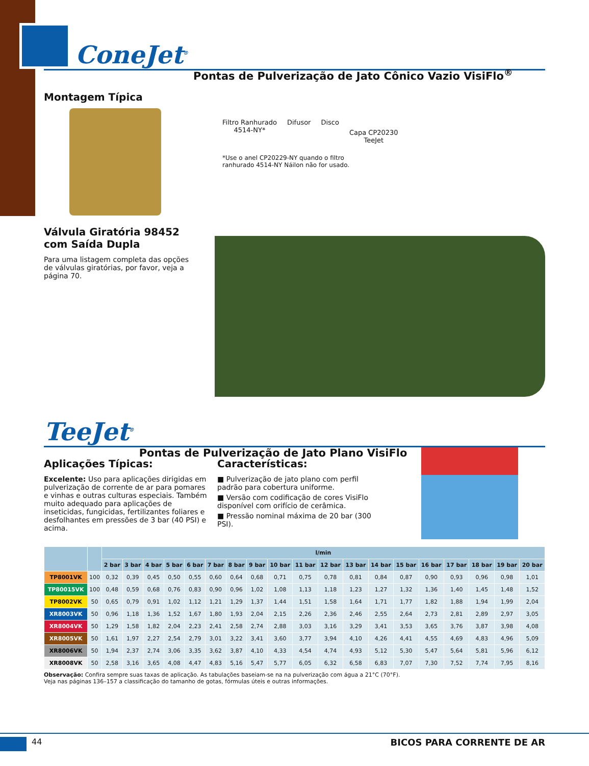ConeJet<sup>®</sup> Pontas de Pulverização de Jato Cônico Vazio VisiFlo<sup>®</sup>
Montagem Típica
Válvula Giratória 98452
com Saída Dupla
Para uma listagem completa das opções de válvulas giratórias, por favor, veja a página 70.
Filtro Ranhurado
4514-NY*
Difusor Disco
Capa CP20230
TeeJet
*Use o anel CP20229-NY quando o filtro
ranhurado 4514-NY Náilon não for usado.
TeeJet<sup>®</sup> Pontas de Pulverização de Jato Plano VisiFlo
Aplicações Típicas:
Excelente: Uso para aplicações dirigidas em pulverização de corrente de ar para pomares e vinhas e outras culturas especiais. Também muito adequado para aplicações de inseticidas, fungicidas, fertilizantes foliares e desfolhantes em pressões de 3 bar (40 PSI) e acima.
Características:
■ Pulverização de jato plano com perfil padrão para cobertura uniforme.
■ Versão com codificação de cores VisiFlo disponível com orifício de cerâmica.
■ Pressão nominal máxima de 20 bar (300 PSI).
| | | l/min | | | | | | | | | | | | | | | | | | |
| --- | --- | --- | --- | --- | --- | --- | --- | --- | --- | --- | --- | --- | --- | --- | --- | --- | --- | --- | --- | --- |
| | | 2 bar | 3 bar | 4 bar | 5 bar | 6 bar | 7 bar | 8 bar | 9 bar | 10 bar | 11 bar | 12 bar | 13 bar | 14 bar | 15 bar | 16 bar | 17 bar | 18 bar | 19 bar | 20 bar |
| TP8001VK | 100 | 0,32 | 0,39 | 0,45 | 0,50 | 0,55 | 0,60 | 0,64 | 0,68 | 0,71 | 0,75 | 0,78 | 0,81 | 0,84 | 0,87 | 0,90 | 0,93 | 0,96 | 0,98 | 1,01 |
| TP80015VK | 100 | 0,48 | 0,59 | 0,68 | 0,76 | 0,83 | 0,90 | 0,96 | 1,02 | 1,08 | 1,13 | 1,18 | 1,23 | 1,27 | 1,32 | 1,36 | 1,40 | 1,45 | 1,48 | 1,52 |
| TP8002VK | 50 | 0,65 | 0,79 | 0,91 | 1,02 | 1,12 | 1,21 | 1,29 | 1,37 | 1,44 | 1,51 | 1,58 | 1,64 | 1,71 | 1,77 | 1,82 | 1,88 | 1,94 | 1,99 | 2,04 |
| XR8003VK | 50 | 0,96 | 1,18 | 1,36 | 1,52 | 1,67 | 1,80 | 1,93 | 2,04 | 2,15 | 2,26 | 2,36 | 2,46 | 2,55 | 2,64 | 2,73 | 2,81 | 2,89 | 2,97 | 3,05 |
| XR8004VK | 50 | 1,29 | 1,58 | 1,82 | 2,04 | 2,23 | 2,41 | 2,58 | 2,74 | 2,88 | 3,03 | 3,16 | 3,29 | 3,41 | 3,53 | 3,65 | 3,76 | 3,87 | 3,98 | 4,08 |
| XR8005VK | 50 | 1,61 | 1,97 | 2,27 | 2,54 | 2,79 | 3,01 | 3,22 | 3,41 | 3,60 | 3,77 | 3,94 | 4,10 | 4,26 | 4,41 | 4,55 | 4,69 | 4,83 | 4,96 | 5,09 |
| XR8006VK | 50 | 1,94 | 2,37 | 2,74 | 3,06 | 3,35 | 3,62 | 3,87 | 4,10 | 4,33 | 4,54 | 4,74 | 4,93 | 5,12 | 5,30 | 5,47 | 5,64 | 5,81 | 5,96 | 6,12 |
| XR8008VK | 50 | 2,58 | 3,16 | 3,65 | 4,08 | 4,47 | 4,83 | 5,16 | 5,47 | 5,77 | 6,05 | 6,32 | 6,58 | 6,83 | 7,07 | 7,30 | 7,52 | 7,74 | 7,95 | 8,16 |
Observação: Confira sempre suas taxas de aplicação. As tabulações baseiam-se na na pulverização com água a 21°C (70°F).
Veja nas páginas 136–157 a classificação do tamanho de gotas, fórmulas úteis e outras informações.
44 BICOS PARA CORRENTE DE AR